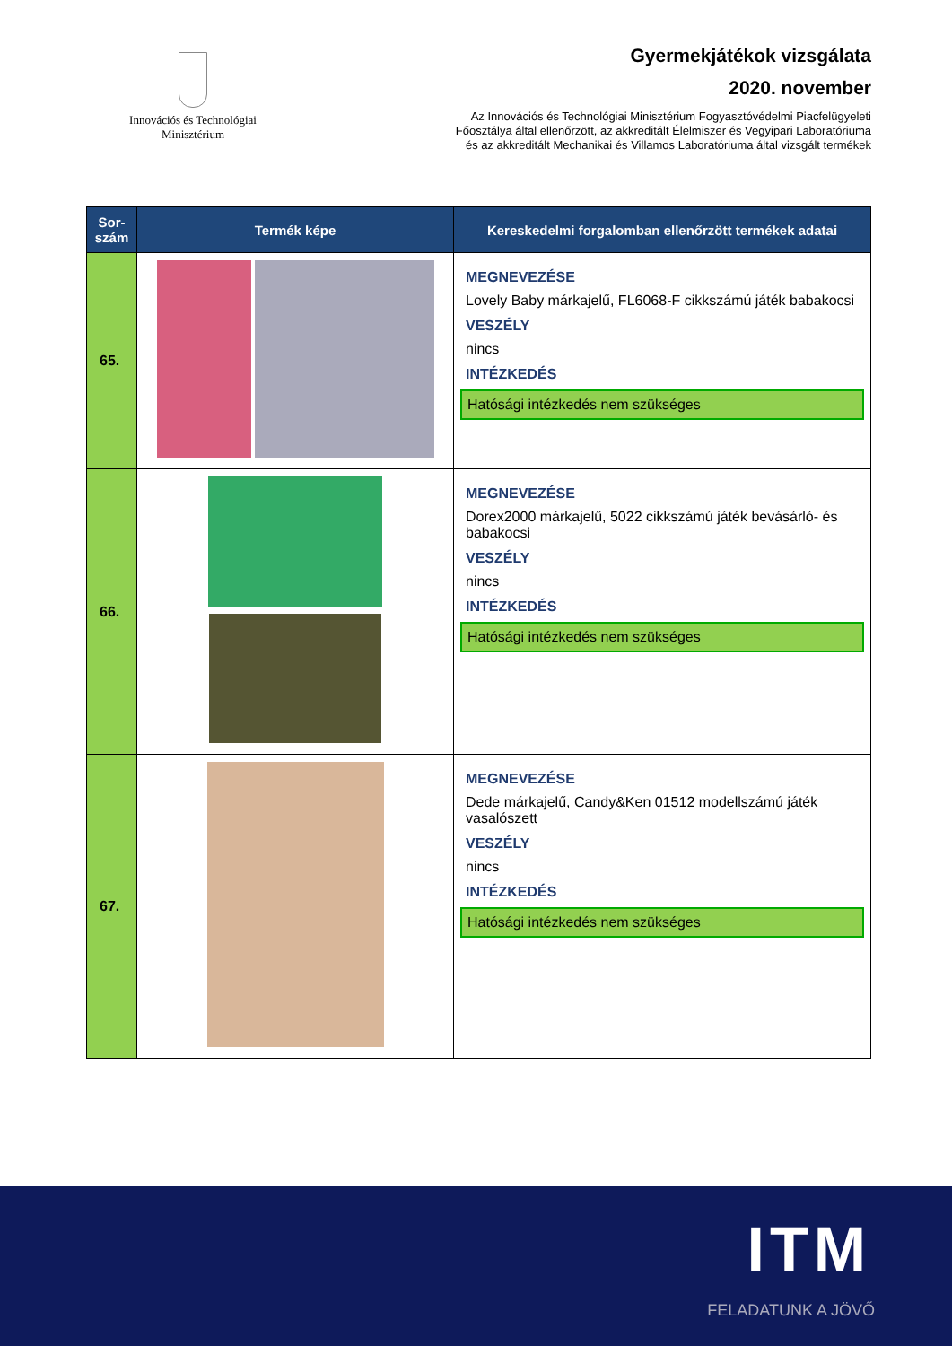Innovációs és Technológiai
Minisztérium
Gyermekjátékok vizsgálata
2020. november
Az Innovációs és Technológiai Minisztérium Fogyasztóvédelmi Piacfelügyeleti
Főosztálya által ellenőrzött, az akkreditált Élelmiszer és Vegyipari Laboratóriuma
és az akkreditált Mechanikai és Villamos Laboratóriuma által vizsgált termékek
| Sor- szám | Termék képe | Kereskedelmi forgalomban ellenőrzött termékek adatai |
| --- | --- | --- |
| 65. | | MEGNEVEZÉSE Lovely Baby márkajelű, FL6068-F cikkszámú játék babakocsi VESZÉLY nincs INTÉZKEDÉS Hatósági intézkedés nem szükséges |
| 66. | | MEGNEVEZÉSE Dorex2000 márkajelű, 5022 cikkszámú játék bevásárló- és babakocsi VESZÉLY nincs INTÉZKEDÉS Hatósági intézkedés nem szükséges |
| 67. | | MEGNEVEZÉSE Dede márkajelű, Candy&Ken 01512 modellszámú játék vasalószett VESZÉLY nincs INTÉZKEDÉS Hatósági intézkedés nem szükséges |
ITM
FELADATUNK A JÖVŐ